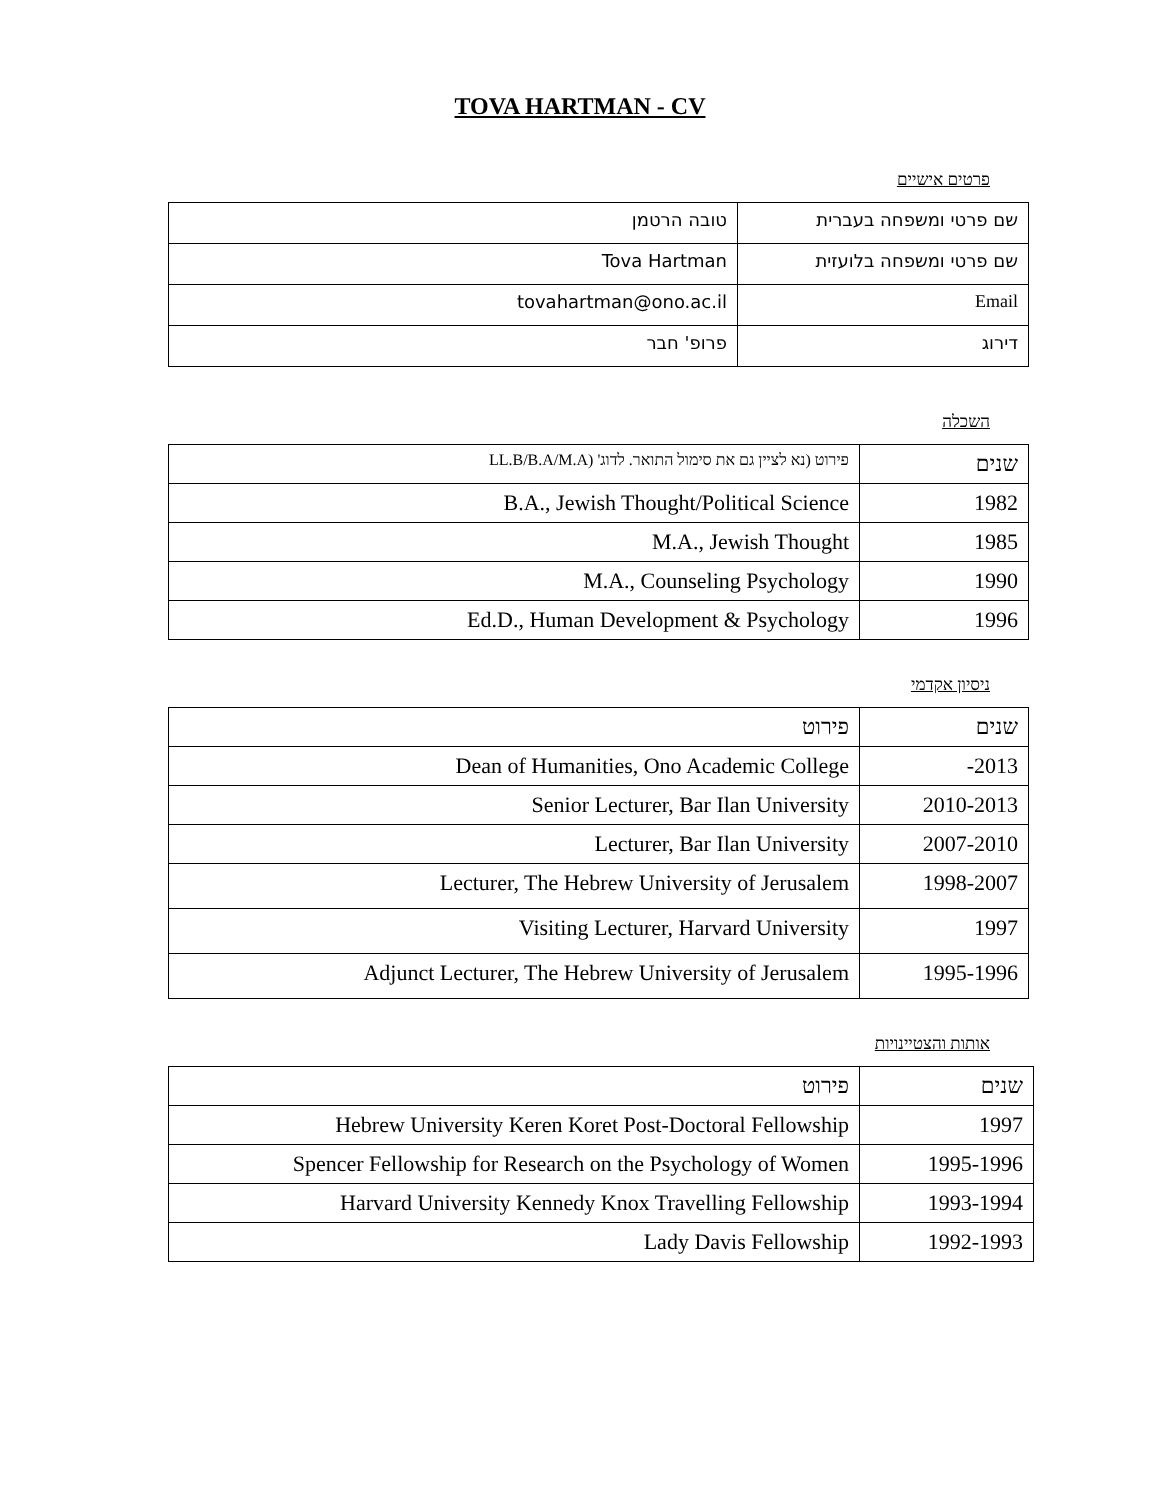TOVA HARTMAN - CV
פרטים אישיים
| שם פרטי ומשפחה בעברית | טובה הרטמן |
| שם פרטי ומשפחה בלועזית | Tova Hartman |
| Email | tovahartman@ono.ac.il |
| דירוג | פרופ' חבר |
השכלה
| שנים | פירוט (נא לציין גם את סימול התואר. לדוג' (LL.B/B.A/M.A |
| 1982 | B.A., Jewish Thought/Political Science |
| 1985 | M.A., Jewish Thought |
| 1990 | M.A., Counseling Psychology |
| 1996 | Ed.D., Human Development & Psychology |
ניסיון אקדמי
| שנים | פירוט |
| 2013- | Dean of Humanities, Ono Academic College |
| 2010-2013 | Senior Lecturer, Bar Ilan University |
| 2007-2010 | Lecturer, Bar Ilan University |
| 1998-2007 | Lecturer, The Hebrew University of Jerusalem |
| 1997 | Visiting Lecturer, Harvard University |
| 1995-1996 | Adjunct Lecturer, The Hebrew University of Jerusalem |
אותות והצטיינויות
| שנים | פירוט |
| 1997 | Hebrew University Keren Koret Post-Doctoral Fellowship |
| 1995-1996 | Spencer Fellowship for Research on the Psychology of Women |
| 1993-1994 | Harvard University Kennedy Knox Travelling Fellowship |
| 1992-1993 | Lady Davis Fellowship |